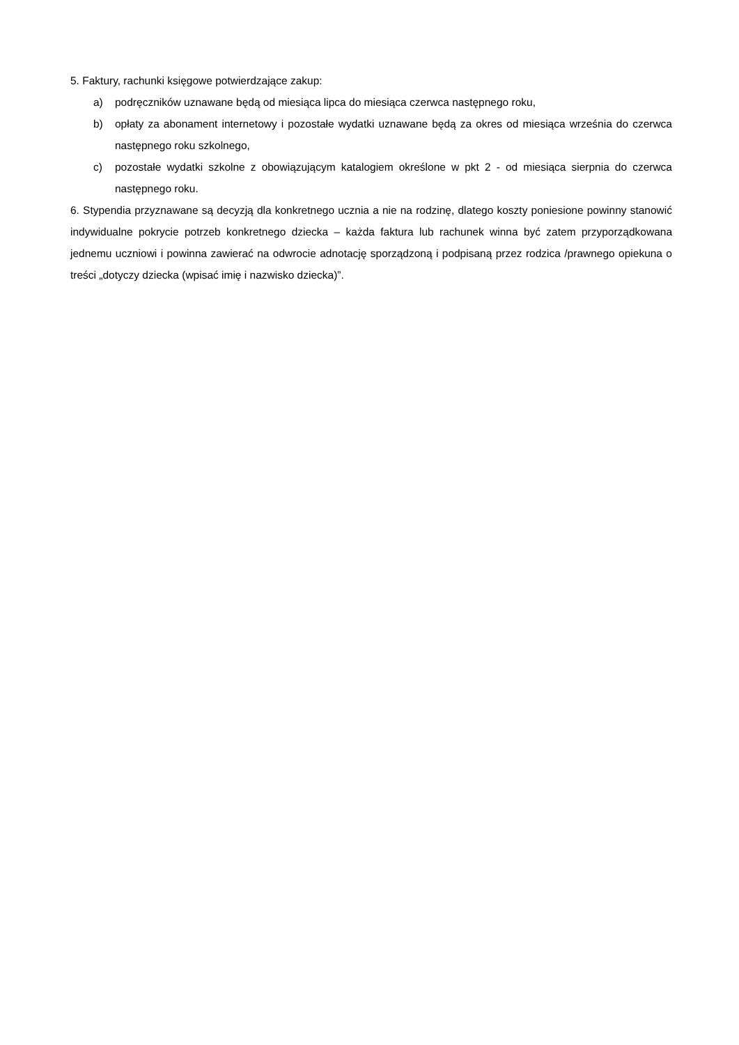5. Faktury, rachunki księgowe potwierdzające zakup:
a) podręczników uznawane będą od miesiąca lipca do miesiąca czerwca następnego roku,
b) opłaty za abonament internetowy i pozostałe wydatki uznawane będą za okres od miesiąca września do czerwca następnego roku szkolnego,
c) pozostałe wydatki szkolne z obowiązującym katalogiem określone w pkt 2 - od miesiąca sierpnia do czerwca następnego roku.
6. Stypendia przyznawane są decyzją dla konkretnego ucznia a nie na rodzinę, dlatego koszty poniesione powinny stanowić indywidualne pokrycie potrzeb konkretnego dziecka – każda faktura lub rachunek winna być zatem przyporządkowana jednemu uczniowi i powinna zawierać na odwrocie adnotację sporządzoną i podpisaną przez rodzica /prawnego opiekuna o treści „dotyczy dziecka (wpisać imię i nazwisko dziecka)”.